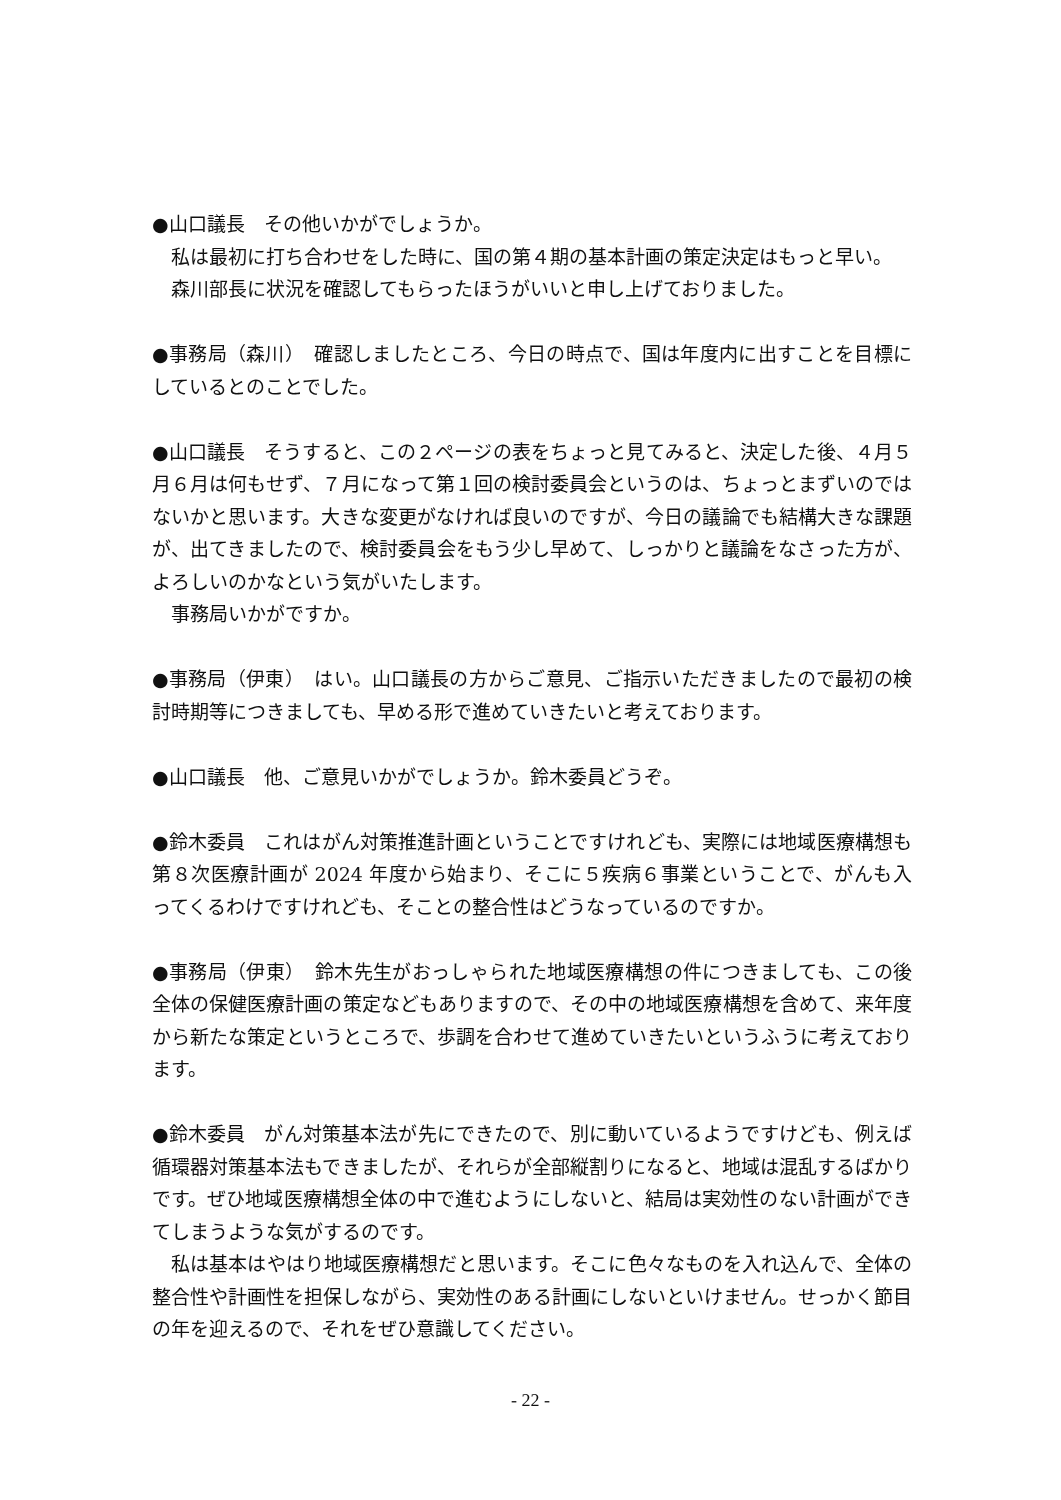●山口議長　その他いかがでしょうか。
私は最初に打ち合わせをした時に、国の第４期の基本計画の策定決定はもっと早い。
森川部長に状況を確認してもらったほうがいいと申し上げておりました。
●事務局（森川）　確認しましたところ、今日の時点で、国は年度内に出すことを目標にしているとのことでした。
●山口議長　そうすると、この２ページの表をちょっと見てみると、決定した後、４月５月６月は何もせず、７月になって第１回の検討委員会というのは、ちょっとまずいのではないかと思います。大きな変更がなければ良いのですが、今日の議論でも結構大きな課題が、出てきましたので、検討委員会をもう少し早めて、しっかりと議論をなさった方が、よろしいのかなという気がいたします。
事務局いかがですか。
●事務局（伊東）　はい。山口議長の方からご意見、ご指示いただきましたので最初の検討時期等につきましても、早める形で進めていきたいと考えております。
●山口議長　他、ご意見いかがでしょうか。鈴木委員どうぞ。
●鈴木委員　これはがん対策推進計画ということですけれども、実際には地域医療構想も第８次医療計画が 2024 年度から始まり、そこに５疾病６事業ということで、がんも入ってくるわけですけれども、そことの整合性はどうなっているのですか。
●事務局（伊東）　鈴木先生がおっしゃられた地域医療構想の件につきましても、この後全体の保健医療計画の策定などもありますので、その中の地域医療構想を含めて、来年度から新たな策定というところで、歩調を合わせて進めていきたいというふうに考えております。
●鈴木委員　がん対策基本法が先にできたので、別に動いているようですけども、例えば循環器対策基本法もできましたが、それらが全部縦割りになると、地域は混乱するばかりです。ぜひ地域医療構想全体の中で進むようにしないと、結局は実効性のない計画ができてしまうような気がするのです。
私は基本はやはり地域医療構想だと思います。そこに色々なものを入れ込んで、全体の整合性や計画性を担保しながら、実効性のある計画にしないといけません。せっかく節目の年を迎えるので、それをぜひ意識してください。
- 22 -